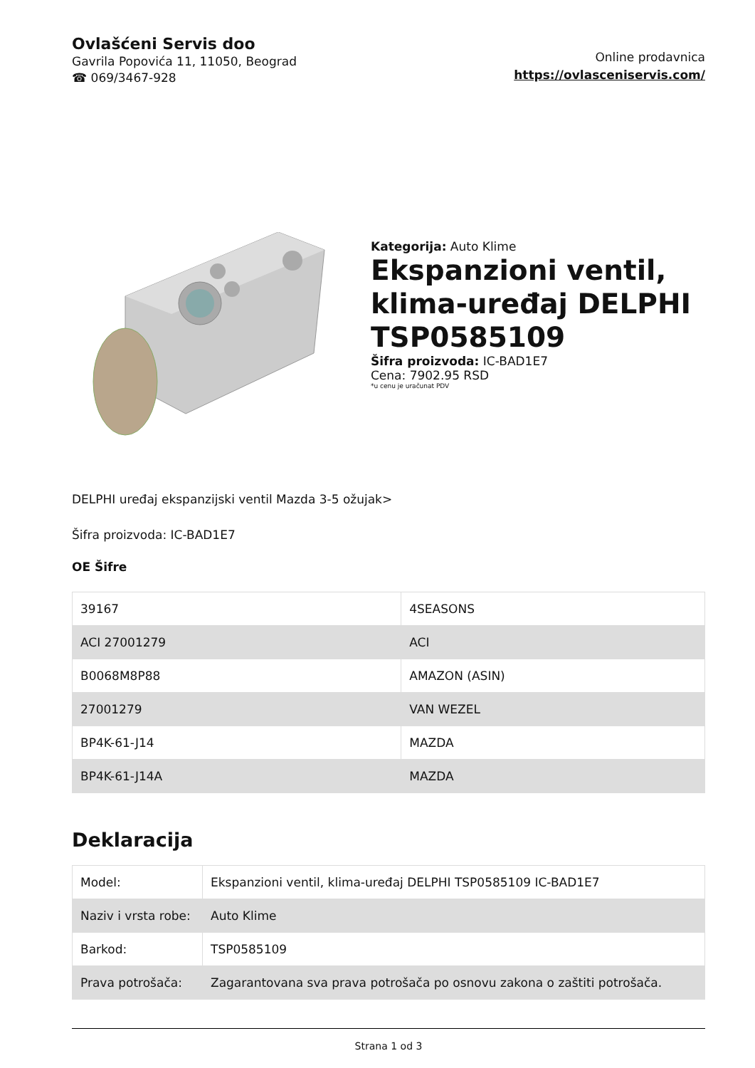Ovlašćeni Servis doo
Gavrila Popovića 11, 11050, Beograd
☎ 069/3467-928
Online prodavnica
https://ovlasceniservis.com/
Kategorija: Auto Klime
Ekspanzioni ventil, klima-uređaj DELPHI TSP0585109
Šifra proizvoda: IC-BAD1E7
Cena: 7902.95 RSD
*u cenu je uračunat PDV
DELPHI uređaj ekspanzijski ventil Mazda 3-5 ožujak>
Šifra proizvoda: IC-BAD1E7
OE Šifre
| 39167 | 4SEASONS |
| ACI 27001279 | ACI |
| B0068M8P88 | AMAZON (ASIN) |
| 27001279 | VAN WEZEL |
| BP4K-61-J14 | MAZDA |
| BP4K-61-J14A | MAZDA |
Deklaracija
| Model: | Ekspanzioni ventil, klima-uređaj DELPHI TSP0585109 IC-BAD1E7 |
| Naziv i vrsta robe: | Auto Klime |
| Barkod: | TSP0585109 |
| Prava potrošača: | Zagarantovana sva prava potrošača po osnovu zakona o zaštiti potrošača. |
Strana 1 od 3